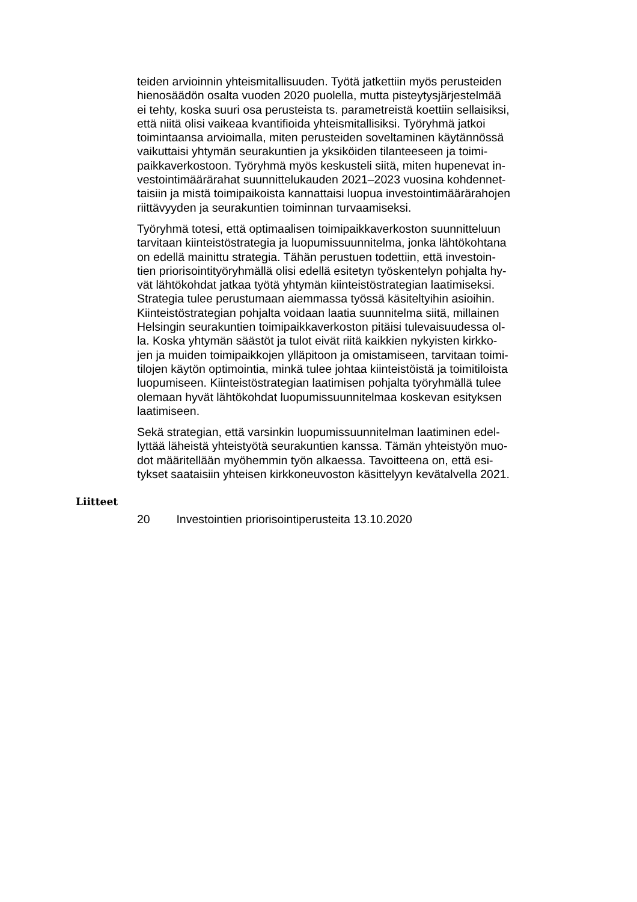teiden arvioinnin yhteismitallisuuden. Työtä jatkettiin myös perusteiden
hienosäädön osalta vuoden 2020 puolella, mutta pisteytysjärjestelmää
ei tehty, koska suuri osa perusteista ts. parametreistä koettiin sellaisiksi,
että niitä olisi vaikeaa kvantifioida yhteismitallisiksi. Työryhmä jatkoi
toimintaansa arvioimalla, miten perusteiden soveltaminen käytännössä
vaikuttaisi yhtymän seurakuntien ja yksiköiden tilanteeseen ja toimi-
paikkaverkostoon. Työryhmä myös keskusteli siitä, miten hupenevat in-
vestointimäärärahat suunnittelukauden 2021–2023 vuosina kohdennet-
taisiin ja mistä toimipaikoista kannattaisi luopua investointimäärärahojen
riittävyyden ja seurakuntien toiminnan turvaamiseksi.
Työryhmä totesi, että optimaalisen toimipaikkaverkoston suunnitteluun
tarvitaan kiinteistöstrategia ja luopumissuunnitelma, jonka lähtökohtana
on edellä mainittu strategia. Tähän perustuen todettiin, että investoin-
tien priorisointityöryhmällä olisi edellä esitetyn työskentelyn pohjalta hy-
vät lähtökohdat jatkaa työtä yhtymän kiinteistöstrategian laatimiseksi.
Strategia tulee perustumaan aiemmassa työssä käsiteltyihin asioihin.
Kiinteistöstrategian pohjalta voidaan laatia suunnitelma siitä, millainen
Helsingin seurakuntien toimipaikkaverkoston pitäisi tulevaisuudessa ol-
la. Koska yhtymän säästöt ja tulot eivät riitä kaikkien nykyisten kirkko-
jen ja muiden toimipaikkojen ylläpitoon ja omistamiseen, tarvitaan toimi-
tilojen käytön optimointia, minkä tulee johtaa kiinteistöistä ja toimitiloista
luopumiseen. Kiinteistöstrategian laatimisen pohjalta työryhmällä tulee
olemaan hyvät lähtökohdat luopumissuunnitelmaa koskevan esityksen
laatimiseen.
Sekä strategian, että varsinkin luopumissuunnitelman laatiminen edel-
lyttää läheistä yhteistyötä seurakuntien kanssa. Tämän yhteistyön muo-
dot määritellään myöhemmin työn alkaessa. Tavoitteena on, että esi-
tykset saataisiin yhteisen kirkkoneuvoston käsittelyyn kevätalvella 2021.
Liitteet
20 Investointien priorisointiperusteita 13.10.2020